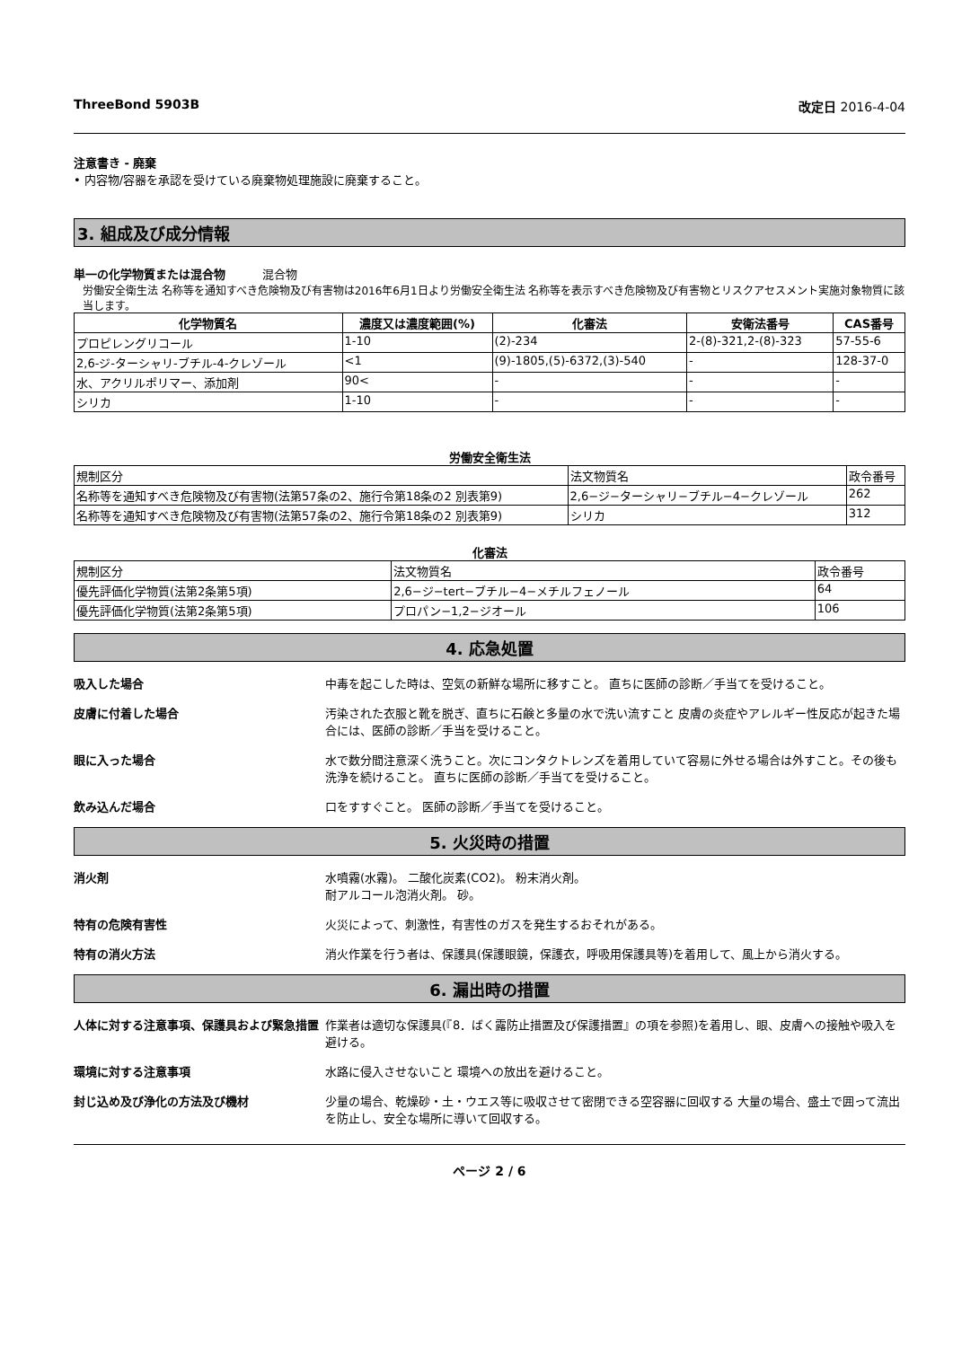ThreeBond 5903B 改定日 2016-4-04
注意書き - 廃棄
• 内容物/容器を承認を受けている廃棄物処理施設に廃棄すること。
3. 組成及び成分情報
単一の化学物質または混合物 混合物
労働安全衛生法 名称等を通知すべき危険物及び有害物は2016年6月1日より労働安全衛生法 名称等を表示すべき危険物及び有害物とリスクアセスメント実施対象物質に該当します。
| 化学物質名 | 濃度又は濃度範囲(%) | 化審法 | 安衛法番号 | CAS番号 |
| --- | --- | --- | --- | --- |
| プロピレングリコール | 1-10 | (2)-234 | 2-(8)-321,2-(8)-323 | 57-55-6 |
| 2,6-ジ-ターシャリ-ブチル-4-クレゾール | <1 | (9)-1805,(5)-6372,(3)-540 | - | 128-37-0 |
| 水、アクリルポリマー、添加剤 | 90< | - | - | - |
| シリカ | 1-10 | - | - | - |
労働安全衛生法
| 規制区分 | 法文物質名 | 政令番号 |
| 名称等を通知すべき危険物及び有害物(法第57条の2、施行令第18条の2 別表第9) | 2,6−ジ−ターシャリ−ブチル−4−クレゾール | 262 |
| 名称等を通知すべき危険物及び有害物(法第57条の2、施行令第18条の2 別表第9) | シリカ | 312 |
化審法
| 規制区分 | 法文物質名 | 政令番号 |
| 優先評価化学物質(法第2条第5項) | 2,6−ジ−tert−ブチル−4−メチルフェノール | 64 |
| 優先評価化学物質(法第2条第5項) | プロパン−1,2−ジオール | 106 |
4. 応急処置
吸入した場合 中毒を起こした時は、空気の新鮮な場所に移すこと。 直ちに医師の診断／手当てを受けること。
皮膚に付着した場合 汚染された衣服と靴を脱ぎ、直ちに石鹸と多量の水で洗い流すこと 皮膚の炎症やアレルギー性反応が起きた場合には、医師の診断／手当を受けること。
眼に入った場合 水で数分間注意深く洗うこと。次にコンタクトレンズを着用していて容易に外せる場合は外すこと。その後も洗浄を続けること。 直ちに医師の診断／手当てを受けること。
飲み込んだ場合 口をすすぐこと。 医師の診断／手当てを受けること。
5. 火災時の措置
消火剤 水噴霧(水霧)。 二酸化炭素(CO2)。 粉末消火剤。
耐アルコール泡消火剤。 砂。
特有の危険有害性 火災によって、刺激性，有害性のガスを発生するおそれがある。
特有の消火方法 消火作業を行う者は、保護具(保護眼鏡，保護衣，呼吸用保護具等)を着用して、風上から消火する。
6. 漏出時の措置
人体に対する注意事項、保護具および緊急措置 作業者は適切な保護具(『8．ばく露防止措置及び保護措置』の項を参照)を着用し、眼、皮膚への接触や吸入を避ける。
環境に対する注意事項 水路に侵入させないこと 環境への放出を避けること。
封じ込め及び浄化の方法及び機材 少量の場合、乾燥砂・土・ウエス等に吸収させて密閉できる空容器に回収する 大量の場合、盛土で囲って流出を防止し、安全な場所に導いて回収する。
ページ 2 / 6